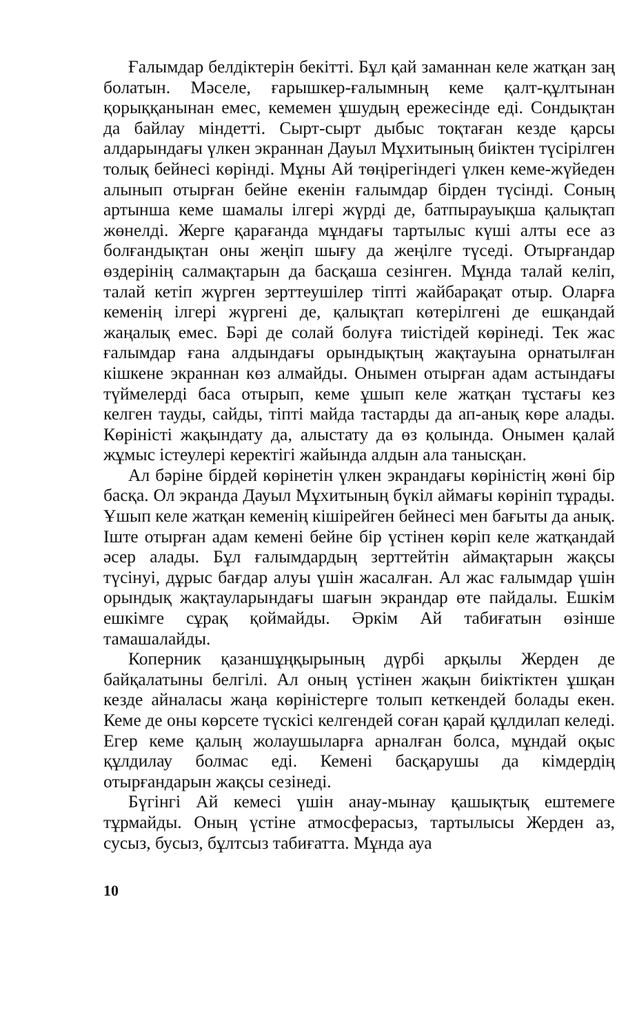Ғалымдар белдіктерін бекітті. Бұл қай заманнан келе жатқан заң болатын. Мәселе, ғарышкер-ғалымның кеме қалт-құлтынан қорыққанынан емес, кемемен ұшудың ережесінде еді. Сондықтан да байлау міндетті. Сырт-сырт дыбыс тоқтаған кезде қарсы алдарындағы үлкен экраннан Дауыл Мұхитының биіктен түсірілген толық бейнесі көрінді. Мұны Ай төңірегіндегі үлкен кеме-жүйеден алынып отырған бейне екенін ғалымдар бірден түсінді. Соның артынша кеме шамалы ілгері жүрді де, батпырауықша қалықтап жөнелді. Жерге қарағанда мұндағы тартылыс күші алты есе аз болғандықтан оны жеңіп шығу да жеңілге түседі. Отырғандар өздерінің салмақтарын да басқаша сезінген. Мұнда талай келіп, талай кетіп жүрген зерттеушілер тіпті жайбарақат отыр. Оларға кеменің ілгері жүргені де, қалықтап көтерілгені де ешқандай жаңалық емес. Бәрі де солай болуға тиістідей көрінеді. Тек жас ғалымдар ғана алдындағы орындықтың жақтауына орнатылған кішкене экраннан көз алмайды. Онымен отырған адам астындағы түймелерді баса отырып, кеме ұшып келе жатқан тұстағы кез келген тауды, сайды, тіпті майда тастарды да ап-анық көре алады. Көріністі жақындату да, алыстату да өз қолында. Онымен қалай жұмыс істеулері керектігі жайында алдын ала танысқан.
Ал бәріне бірдей көрінетін үлкен экрандағы көріністің жөні бір басқа. Ол экранда Дауыл Мұхитының бүкіл аймағы көрініп тұрады. Ұшып келе жатқан кеменің кішірейген бейнесі мен бағыты да анық. Іште отырған адам кемені бейне бір үстінен көріп келе жатқандай әсер алады. Бұл ғалымдардың зерттейтін аймақтарын жақсы түсінуі, дұрыс бағдар алуы үшін жасалған. Ал жас ғалымдар үшін орындық жақтауларындағы шағын экрандар өте пайдалы. Ешкім ешкімге сұрақ қоймайды. Әркім Ай табиғатын өзінше тамашалайды.
Коперник қазаншұңқырының дүрбі арқылы Жерден де байқалатыны белгілі. Ал оның үстінен жақын биіктіктен ұшқан кезде айналасы жаңа көріністерге толып кеткендей болады екен. Кеме де оны көрсете түскісі келгендей соған қарай құлдилап келеді. Егер кеме қалың жолаушыларға арналған болса, мұндай оқыс құлдилау болмас еді. Кемені басқарушы да кімдердің отырғандарын жақсы сезінеді.
Бүгінгі Ай кемесі үшін анау-мынау қашықтық ештемеге тұрмайды. Оның үстіне атмосферасыз, тартылысы Жерден аз, сусыз, бусыз, бұлтсыз табиғатта. Мұнда ауа
10